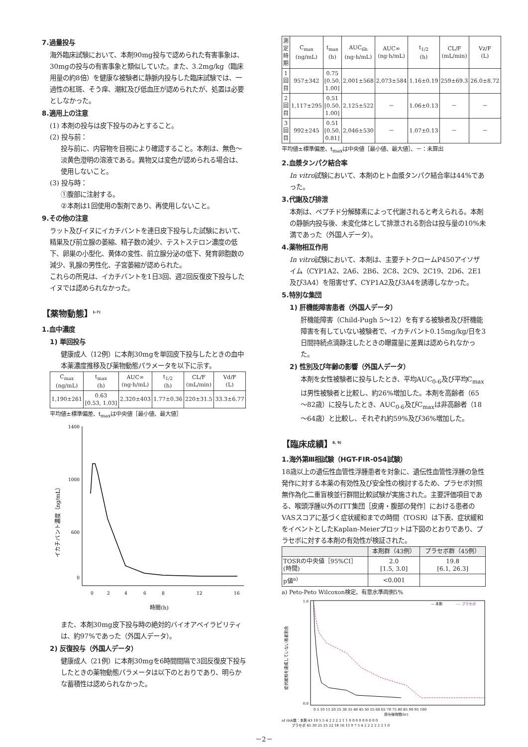7.過量投与
海外臨床試験において、本剤90mg投与で認められた有害事象は、30mgの投与の有害事象と類似していた。また、3.2mg/kg（臨床用量の約8倍）を健康な被験者に静脈内投与した臨床試験では、一過性の紅斑、そう痒、潮紅及び低血圧が認められたが、処置は必要としなかった。
8.適用上の注意
(1) 本剤の投与は皮下投与のみとすること。
(2) 投与前：
投与前に、内容物を目視により確認すること。本剤は、無色～淡黄色澄明の溶液である。異物又は変色が認められる場合は、使用しないこと。
(3) 投与時：
①腹部に注射する。
②本剤は1回使用の製剤であり、再使用しないこと。
9.その他の注意
ラット及びイヌにイカチバントを連日皮下投与した試験において、精巣及び前立腺の萎縮、精子数の減少、テストステロン濃度の低下、卵巣の小型化、黄体の変性、前立腺分泌の低下、発育卵胞数の減少、乳腺の男性化、子宮萎縮が認められた。
これらの所見は、イカチバントを1日3回、週2回反復皮下投与したイヌでは認められなかった。
【薬物動態】<sup>1-7)</sup>
1.血中濃度
1) 単回投与
健康成人（12例）に本剤30mgを単回皮下投与したときの血中本薬濃度推移及び薬物動態パラメータを以下に示す。
| C<sub>max</sub> (ng/mL) | t<sub>max</sub> (h) | AUC∞ (ng·h/mL) | t<sub>1/2</sub> (h) | CL/F (mL/min) | Vd/F (L) |
| --- | --- | --- | --- | --- | --- |
| 1,190±261 | 0.63 [0.53, 1.03] | 2,320±403 | 1.77±0.36 | 220±31.5 | 33.3±6.77 |
平均値±標準偏差、t<sub>max</sub>は中央値［最小値、最大値］
イカチバント濃度（ng/mL）
1400
1000
600
0
0
2
4
6
8
12
16
時間(h)
また、本剤30mg皮下投与時の絶対的バイオアベイラビリティは、約97%であった（外国人データ）。
2) 反復投与（外国人データ）
健康成人（21例）に本剤30mgを6時間間隔で3回反復皮下投与したときの薬物動態パラメータは以下のとおりであり、明らかな蓄積性は認められなかった。
| 測定 時期 | C<sub>max</sub> (ng/mL) | t<sub>max</sub> (h) | AUC<sub>6h</sub> (ng·h/mL) | AUC∞ (ng·h/mL) | t<sub>1/2</sub> (h) | CL/F (mL/min) | Vz/F (L) |
| --- | --- | --- | --- | --- | --- | --- | --- |
| 1回目 | 957±342 | 0.75 [0.50, 1.00] | 2,001±568 | 2,073±584 | 1.16±0.19 | 259±69.3 | 26.0±8.72 |
| 2回目 | 1,117±295 | 0.51 [0.50, 1.00] | 2,125±522 | － | 1.06±0.13 | － | － |
| 3回目 | 992±245 | 0.51 [0.50, 0.81] | 2,046±530 | － | 1.07±0.13 | － | － |
平均値±標準偏差、t<sub>max</sub>は中央値［最小値、最大値］、－：未算出
2.血漿タンパク結合率
In vitro試験において、本剤のヒト血漿タンパク結合率は44%であった。
3.代謝及び排泄
本剤は、ペプチド分解酵素によって代謝されると考えられる。本剤の静脈内投与後、未変化体として排泄される割合は投与量の10%未満であった（外国人データ）。
4.薬物相互作用
In vitro試験において、本剤は、主要チトクロームP450アイソザイム（CYP1A2、2A6、2B6、2C8、2C9、2C19、2D6、2E1及び3A4）を阻害せず、CYP1A2及び3A4を誘導しなかった。
5.特別な集団
1) 肝機能障害患者（外国人データ）
肝機能障害（Child-Pugh 5～12）を有する被験者及び肝機能障害を有していない被験者で、イカチバント0.15mg/kg/日を3日間持続点滴静注したときの曝露量に差異は認められなかった。
2) 性別及び年齢の影響（外国人データ）
本剤を女性被験者に投与したとき、平均AUC<sub>0-6</sub>及び平均C<sub>max</sub>は男性被験者と比較し、約26%増加した。本剤を高齢者（65～82歳）に投与したとき、AUC<sub>0-6</sub>及びC<sub>max</sub>は非高齢者（18～64歳）と比較し、それぞれ約59%及び36%増加した。
【臨床成績】<sup>8, 9)</sup>
1.海外第Ⅲ相試験（HGT-FIR-054試験）
18歳以上の遺伝性血管性浮腫患者を対象に、遺伝性血管性浮腫の急性発作に対する本薬の有効性及び安全性の検討するため、プラセボ対照無作為化二重盲検並行群間比較試験が実施された。主要評価項目である、喉頭浮腫以外のITT集団［皮膚・腹部の発作］における患者のVASスコアに基づく症状緩和までの時間（TOSR）は下表、症状緩和をイベントとしたKaplan-Meierプロットは下図のとおりであり、プラセボに対する本剤の有効性が検証された。
| | 本剤群（43例） | プラセボ群（45例） |
| --- | --- | --- |
| TOSRの中央値［95%CI］ (時間) | 2.0 [1.5, 3.0] | 19.8 [6.1, 26.3] |
| p値<sup>a)</sup> | <0.001 | |
a) Peto-Peto Wilcoxon検定、有意水準両側5%
症状緩和を達成していない患者割合
1.0
0.0
— 本剤
---- プラセボ
0 5 10 15 20 25 30 35 40 45 50 55 60 65 70 75 80 85 90 95 100
投与後時間(hr)
at risk数：本剤 43 10 5 5 4 2 2 2 2 1 1 0 0 0 0 0 0 0 0 0
プラセボ 45 30 25 25 22 18 16 13 9 7 5 4 2 2 2 2 2 2 1 0
－2－